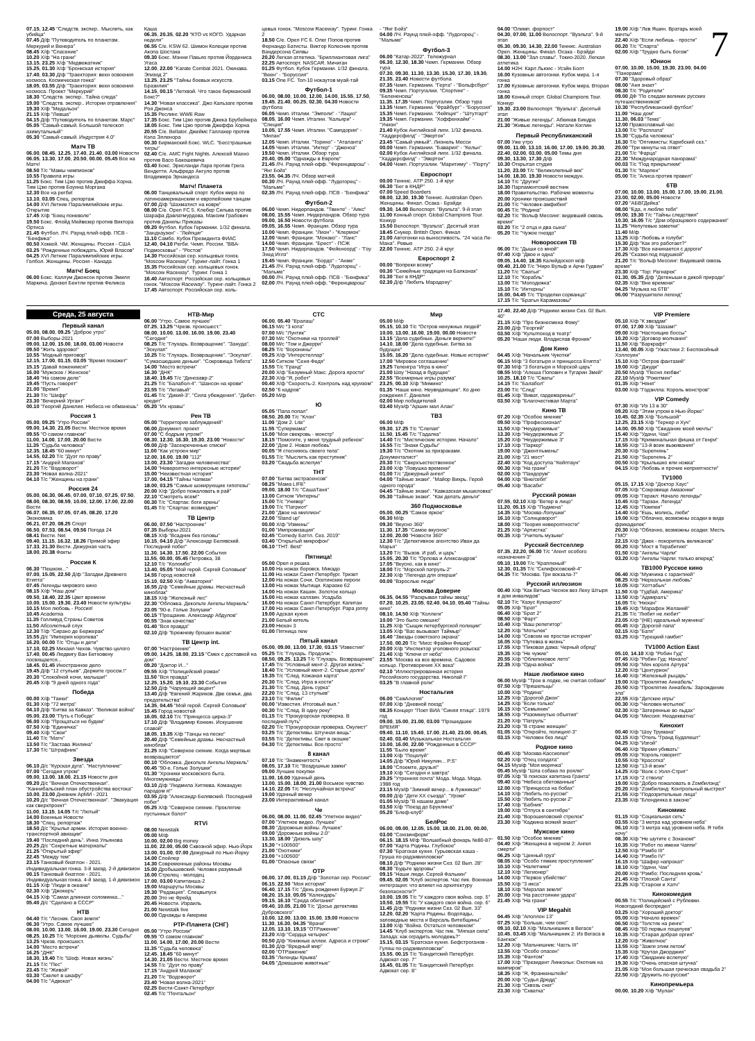07.15, 12.45 "Следств. экспер.. Мыслить, как убийца"
07.45 Д/ф "Путеводитель по планетам. Меркурий и Венера"
08.45 Х/ф "Спасение"
10.20 Х/ф "На грани"
13.15, 23.25 Х/ф "Медвежатник"
15.25, 01.30 Х/ф "Бронкская история"
17.40, 03.30 Д/ф "Траектория: вехи освоения космоса. Космическая гонка"
18.05, 03.55 Д/ф "Траектория: вехи освоения космоса. Проект "Меркурий"
18.30 "Следств. экспер.. Тайна следа"
19.00 "Следств. экспер.. Истории отравления"
19.30 Х/ф "Медальон"
21.15 Х/ф "Левша"
04.15 Д/ф "Путеводитель по планетам. Марс"
05.05 "Самый-самый. Большой телескоп азимутальный"
05.30 "Самый-самый. Индустрия 4.0"
Матч ТВ
06.00, 08.45, 12.25, 17.40, 21.40, 03.00 Новости
06.05, 13.30, 17.00, 20.50, 00.00, 05.45 Все на Матч!
08.50 Т/с "Мамы чемпионов"
10.55 Правила игры
11.25 Бокс. Тим Цзю против Джеффа Хорна. Тим Цзю против Боуина Моргана
12.30 Все на регби!
13.10, 03.05 Спец. репортаж
14.00 XVI Летние Паралимпийские игры. Открытие
17.45 Х/ф "Боец поневоле"
19.50 Бокс. Флойд Мейвезер против Виктора Ортиса
21.45 Футбол. ЛЧ. Раунд плей-офф. ПСВ - "Бенфика"
00.50 Хоккей. ЧМ. Женщины. Россия - США
03.25 "Рожденные побеждать. Юрий Власов"
04.25 XVI Летние Паралимпийские игры. Голбол. Женщины. Россия - Канада
Матч! Боец
06.00 Бокс. Каллум Джонсон против Эмиля Маркича. Дензел Бентли против Феликса
Каша
06.35, 20.35, 02.20 "КТО vs КОГО. Ударная неделя"
06.55 С/е. KSW 62. Шимон Колецки против Акопа Шостака
09.30 Бокс. Мэнни Пакьяо против Йордениса Угаса
12.00, 22.00 "Karate Combat 2021. Окинава. Эпизод 2"
13.25, 23.25 "Тайны боевых искусств. Бразилия"
14.15, 00.15 "Летхвэй. Что такое бирманский Бокс?"
14.30 "Новая классика". Джо Кальзаге против Роя Джонса
15.35 Реслинг. WWE Raw
17.35 Бокс. Тим Цзю против Джека Брубейкера
18.05 Бокс. Тим Цзю против Джеффа Хорна
20.55 С/е. Bellator. Джеймс Галлахер против Кэла Элленора
00.30 Бирманский Бокс. WLC. "Бесстрашные тигры"
02.40 С/е. AMC Fight Nights. Алексей Махно против Васо Бакошевича
03.40 Бокс. Эрисланди Лара против Грега Вендетти. Альфредо Ангуло против Владимира Эрнандеса
Матч! Планета
06.00 Танцевальный спорт. Кубок мира по латиноамериканским и европейским танцам
07.00 Д/ф "Шахматист на ковре"
08.00 С/е. Open FC 5. Клебер Сильва против Шарафа Давлатмурдова. Максим Грабович против Данилы Приказы
09.20 Футбол. Кубок Германии. 1/32 финала. "Зандхаузен" - "Лейпциг"
11.10 Самбо. Кубок Президента ФИАС
12.40, 04.10 Регби. Чемп. России. "ВВА-Подмосковье" - "Ростов"
14.30 Российская сер. кольцевых гонок. "Moscow Raceway". Туринг-лайт. Гонка 1
15.35 Российская сер. кольцевых гонок. "Moscow Raceway". Туринг. Гонка 1
16.40 Автоспорт. Российская сер. кольцевых гонок. "Moscow Raceway". Туринг-лайт. Гонка 2
17.45 Автоспорт. Российская сер. коль-
цевых гонок. "Moscow Raceway". Туринг. Гонка 2
18.50 С/е. Open FC 6. Олег Попов против Фернандо Батисты. Виктор Колесник против Вандерсона Силвы
20.20 Легкая атлетика. "Бриллиантовая лига"
22.25 Автоспорт. NASCAR. Мичиган
01.25 Футбол. Кубок Германии. 1/32 финала. "Веен" - "Боруссия"
03.15 One FC. Топ-10 нокаутов муай-тай
Футбол-1
06.00, 08.00, 10.00, 12.00, 14.00, 15.55, 17.50, 19.45, 21.40, 00.25, 02.30, 04.30 Новости футбола
06.05 Чемп. Италии. "Эмполи" - "Лацио"
08.05, 16.00 Чемп. Италии. "Кальяри" - "Специя"
10.05, 17.55 Чемп. Италии. "Сампдория" - "Милан"
12.05 Чемп. Италии. "Торино" - "Аталанта"
14.05 Чемп. Италии. "Интер" - "Дженоа"
19.50 Чемп. Италии. Обзор тура
20.40, 05.00 "Однажды в Европе"
21.45 ЛЧ. Раунд плей-офф. "Ференцварош" - "Янг Бойз"
23.55, 04.35 ЛЧ. Обзор матчей
00.30 ЛЧ. Раунд плей-офф. "Лудогорец" - "Мальме"
02.35 ЛЧ. Раунд плей-офф. ПСВ - "Бенфика"
Футбол-2
06.00 Чемп. Нидерландов. "Твенте" - "Аякс"
08.00, 15.55 Чемп. Нидерландов. Обзор тура
09.00, 16.50 Новости футбола
09.05, 16.55 Чемп. Франции. Обзор тура
10.00 Чемп. Франции. "Лион" - "Клермон"
12.00 Чемп. Франции. "Монако" - "Ланс"
14.00 Чемп. Франции. "Брест" - ПСЖ
17.50 Чемп. Нидерландов. "Фейеноорд" - "Гоу Эхед Иглз"
19.45 Чемп. Франции. "Бордо" - "Анже"
21.45 ЛЧ. Раунд плей-офф. "Лудогорец" - "Мальме"
00.00 ЛЧ. Раунд плей-офф. ПСВ - "Бенфика"
02.00 ЛЧ. Раунд плей-офф. "Ференцварош"
- "Янг Бойз"
04.00 ЛЧ. Раунд плей-офф. "Лудогорец" - "Мальме"
Футбол-3
06.00 "Катар-2022". Тележурнал
06.30, 12.30, 18.30 Чемп. Германии. Обзор тура
07.30, 09.30, 11.30, 13.30, 15.30, 17.30, 19.30, 21.35, 23.40 Новости футбола
07.35 Чемп. Германии. "Герта" - "Вольфсбург"
09.35 Чемп. Португалии. "Спортинг" - "Белененсеш"
11.35, 17.35 Чемп. Португалии. Обзор тура
13.35 Чемп. Германии. "Фрайбург" - "Боруссия"
15.35 Чемп. Германии. "Лейпциг" - "Штутгарт"
19.35 Чемп. Германии. "Хоффенхайм" - "Унион"
21.40 Кубок Английской лиги. 1/32 финала. "Хаддерсфилд" - "Эвертон"
23.45 "Самый умный". Лионель Месси
00.00 Чемп. Германии. "Бавария" - "Кельн"
02.00 Кубок Английской лиги. 1/32 финала. "Хаддерсфилд" - "Эвертон"
04.00 Чемп. Португалии. "Маритиму" - "Порту"
Евроспорт
00.00 Теннис. ATP 250. 1-й круг
06.30 "Бег в КНДР"
07.00 Speed Boarders
08.00, 12.30, 19.30 Теннис. Australian Open. Женщины. Финал. Осака - Брэйди
09.30, 14.00 Велоспорт. "Вуэльта". 9-й этап
11.00 Конный спорт. Global Champions Tour. Конкур
15.50 Велоспорт. "Вуэльта". Десятый этап
18.45 Снукер. British Open. Финал
21.00 Автогонки на выносливость. "24 часа Ле-Мана". Ревью
22.00 Теннис. ATP 250. 2-й круг
Евроспорт 2
00.00 "Вопреки всему"
00.30 "Семейные традиции на Балканах"
01.30 "Бег в КНДР"
02.30 Д/ф "Любить Марадону"
04.00 "Олимп. форпост"
04.30, 07.00, 11.00 Велоспорт. "Вуэльта". 9-й этап
05.30, 09.30, 14.30, 22.00 Теннис. Australian Open. Женщины. Финал. Осака - Брэйди
08.30, 13.00 "Зал славы". Токио-2020. Легкая атлетика
14.00 H2H: Карл Льюис - Усэйн Болт
16.00 Кузовные автогонки. Кубок мира. 1-я гонка
17.00 Кузовные автогонки. Кубок мира. Вторая гонка
18.00 Конный спорт. Global Champions Tour. Конкур
19.30, 23.00 Велоспорт. "Вуэльта". Десятый этап
21.00 "Живые легенды". Абхинав Биндра
21.30 "Живые легенды". Натали Коглин
Первый Республиканский
07.00 Уже утро
09.00, 11.00, 13.10, 16.00, 17.00, 19.00, 20.30, 22.40, 02.00, 03.00, 05.00 Темы дня
09.30, 13.30, 17.30 Д/ф
10.30 Открытая студия
11.20, 23.00 Т/с "Великолепный век"
14.00, 18.30, 19.30 Новости междун.
14.10 Т/с "Другие"
16.30 Парламентский вестник
18.00 Правительство. Рабочие моменты
20.00 Хроники происшествий
21.00 Т/с "Человек-амфибия"
00.45 Т/с "Родина"
02.20 Т/с "Вольф Мессинг: видевший сквозь время"
03.20 Т/с "2 отца и два сына"
05.20 Т/с "Чужое гнездо"
Новороссия ТВ
06.00 Т/с "Дыши со мной"
07.40 Х/ф "Двое и одна"
09.05, 14.40, 18.35 Калейдоскоп м/ф
09.40, 21.00 Т/с "Ниро Вульф и Арчи Гудвин"
11.20 Т/с "Сватьи"
12.10 Т/с "Корабль"
13.00 Т/с "Молодежка"
15.10 Т/с "Интерны"
16.00, 04.45 Т/с "Проделки сорванца"
17.15 Т/с "Братья Карамазовы"
7 19.00 Х/ф "Лев Яшин. Вратарь моей мечты"
22.40 Х/ф "Если любишь - прости"
00.20 Т/с "Спарта"
02.00 Х/ф "Трудно быть богом"
Юнион
07.00, 10.00, 15.00, 19.30, 23.00, 04.00 "Панорама"
07.30 "Здоровый образ"
08.00 "Аня знает"
08.30 Т/с "Родители"
09.00 ДФ "По следам великих русских путешественников"
10.30 "Республиканский футбол"
11.00 "Наш дом"
11.30, 06.03 "Тема"
12.00 Православный час
13.00 Т/с "Расплата"
15.30 "Судьба человека"
16.30 Т/с "Оптимисты: Карибский сез."
20.00 "Три минуты на ответ"
21.00 Т/с "Фарца"
22.30 "Международная панорама"
00.03 Т/с "Под прикрытием"
01.30 Т/с "Марлен"
05.00 Т/с "Алиса против правил"
6ТВ
07.00, 10.00, 13.00, 15.00, 17.00, 19.00, 21.00, 23.00, 02.00, 05.00 Новости
07.20 "АБВГДейка"
08.00 "Еда, я люблю тебя"
09.00, 19.30 Т/с "Тайны следствия"
10.30, 16.05 Т/с "Дом образцового содержания"
11.25 "Непутевые заметки"
11.40 М/ф
13.25 Х/ф "Любовь и голуби"
15.30 Д/ф "Как это работает?"
17.30 Х/ф "Все начинается с дороги"
20.25 "Сказки под подушкой"
21.20 Т/с "Вольф Мессинг: Видевший сквозь время"
23.30 Х/ф "Тор: Рагнарек"
01.30, 05.35 Д/ф "Детеныши в дикой природе"
02.35 Х/ф "Вне времени"
04.25 "Музыка на 6ТВ"
06.00 "Разрушители легенд"
Среда, 25 августа
Первый канал
05.00, 08.00, 09.25 "Доброе утро"
07.00 Выборы-2021
09.00, 12.00, 15.00, 18.00, 03.00 Новости
09.50 "Жить здорово!"
10.55 "Модный приговор"
12.15, 17.00, 01.15, 03.05 "Время покажет"
15.15 "Давай поженимся!"
16.00 "Мужское / Женское"
18.40 "На самом деле"
19.45 "Пусть говорят"
21.00 "Время"
21.30 Т/с "Шифр"
23.30 "Вечерний Ургант"
00.10 "Георгий Данелия. Небеса не обманешь"
Россия 1
05.00, 09.25 "Утро России"
09.00, 14.30, 21.05 Вести. Местное время
09.55 "О самом главном"
11.00, 14.00, 17.00, 20.00 Вести
11.35 "Судьба человека"
12.35, 18.45 "60 минут"
14.55, 02.20 Т/с "Дуэт по праву"
17.15 "Андрей Малахов"
21.20 Т/с "Водоворот"
23.30 "Новая волна-2021"
04.10 Т/с "Женщины на грани"
Россия 24
05.00, 06.30, 06.45, 07.00, 07.10, 07.25, 07.50, 08.00, 08.30, 08.59, 10.00, 12.00, 17.00, 22.00 Вести
06.07, 06.35, 07.05, 07.45, 08.20, 17.20 Экономика
06.21, 07.20, 08.25 Спорт
06.50, 07.53, 08.54, 09.56 Погода 24
08.41 Вести. Net
09.40, 11.15, 16.32, 18.26 Прямой эфир
17.33, 21.30 Вести. Дежурная часть
18.00, 20.38 Факты
Россия К
06.30 "Пешком..."
07.00, 15.05, 22.50 Д/ф "Загадки Древнего Египта"
07.45 Легенды мирового кино
08.15 Х/ф "Наш дом"
09.50, 18.40, 22.35 Цвет времени
10.00, 15.00, 19.30, 23.40 Новости культуры
10.15 Моя любовь - Россия!
10.45 Academia
11.35 Голливуд Страны Советов
11.50 Абсолютный слух
12.30 Т/ф "Сирано де Бержерак"
15.55 Д/с "Империя королева"
16.20, 00.00 Т/с "Отцы и дети"
17.10, 02.25 Михаил Чехов. Чувство целого
17.40, 00.45 Людвигу Ван Бетховену посвящается...
18.45, 01.45 Иностранное дело
19.45 Д/ф "12 стульев". Держите гроссм.!"
20.30 "Спокойной ночи, малыши!"
20.45 Х/ф "9 дней одного года"
Победа
00.00 Х/ф "Танки"
01.30 Х/ф "72 метра"
04.10 Д/ф "Битва за Кавказ". "Великая война"
05.00, 23.00 "Путь к Победе"
06.00 Х/ф "Прощаться не будем"
07.50 Х/ф "Единичка"
09.40 Х/ф "Свои"
11.40 Т/с "Матч"
13.50 Т/с "Застава Жилина"
17.30 Т/с "Штрафник"
Звезда
06.10 Д/с "Курская дуга". "Наступление"
07.00 "Сегодня утром"
09.00, 13.00, 18.00, 21.15 Новости дня
09.20 Д/с "Вечная Отечественная". "Каннибальский план обустройства востока"
10.00, 23.00 Дневник АрМИ - 2021
10.20 Д/с "Вечная Отечественная". "Эвакуация как сверхпроект"
11.00, 13.15, 14.05 Т/с "Лютый"
14.00 Военные Новости
18.30 "Спец. репортаж"
18.50 Д/с "Крылья армии. История военно-транспортной авиации"
19.40 "Последний день". Инна Ульянова
20.25 Д/с "Секретные материалы"
21.25 "Открытый эфир"
22.45 "Между тем"
23.15 Танковый биатлон - 2021. Индивидуальная гонка. 3-й заезд. 2-й дивизион
00.15 Танковый биатлон - 2021. Индивидуальная гонка. 4-й заезд. 1-й дивизион
01.15 Х/ф "Люди в океане"
02.30 Х/ф "Джокеръ"
04.15 Х/ф "Самая длинная соломинка..."
05.40 Д/с "Сделано в СССР"
НТВ
04.40 Т/с "Лесник. Своя земля"
06.30 "Утро. Самое лучшее"
08.00, 10.00, 13.00, 16.00, 19.00, 23.30 Сегодня
08.25, 10.25 Т/с "Морские дьяволы. Судьбы"
13.25 Чрезв. происшест.
14.00 "Место встречи"
16.25 "ДНК"
18.30, 19.40 Т/с "Шеф. Новая жизнь"
21.15 Т/с "Пес"
23.45 Т/с "Живой"
03.30 "Скелет в шкафу"
04.00 Т/с "Адвокат"
НТВ-Мир
06.00 "Утро. Самое лучшее"
07.25, 13.25 "Чрезв. происшест."
08.00, 10.00, 13.00, 16.00, 19.00, 23.40 "Сегодня"
08.25 Т/с "Глухарь. Возвращение". "Зануда". "Эскулап"
10.25 Т/с "Глухарь. Возвращение". "Эскулап". "Сумасшедшие деньки". "Сокровища Тибета"
14.00 "Место встречи"
16.30 "ДНК"
18.40, 19.45 Т/с "Динозавр-2"
21.25 Т/с "Балабол-4". "Шансон на крови"
23.55 Т/с "Легавый"
01.45 Т/с "Дикий-3". "Сила убеждения". "Дебет-кредит"
05.20 "Их нравы"
Рен ТВ
05.00 "Территория заблуждений"
06.00 Документ. проект
07.00 "С бодрым утром!"
08.30, 12.30, 16.30, 19.30, 23.00 "Новости"
09.00 Д/ф "Засекреченные списки"
11.00 "Как устроен мир"
12.00, 16.00, 19.00 "112"
13.00, 23.30 "Загадки человечества"
14.00 "Невероятно интересные истории"
15.00 "Неизвестная история"
17.00, 04.15 "Тайны Чапман"
18.00, 03.25 "Самые шокирующие гипотезы"
20.00 Х/ф "Добро пожаловать в рай"
22.10 "Смотреть всем!"
00.30 Т/с "Спартак: боги арены"
01.45 Т/с "Спартак: возмездие"
ТВ Центр
06.00, 07.50 "Настроение"
07.35 Выборы-2021
08.15 Х/ф "Всадник без головы"
10.15, 04.10 Д/ф "Александр Белявский. Последний побег"
11.30, 14.30, 17.50, 22.00 События
11.55, 00.00, 05.45 Петровка, 38
12.10 Т/с "Коломбо"
13.40, 05.05 "Мой герой. Сергей Соловьев"
14.55 Город новостей
15.10, 02.50 Х/ф "Акватория"
16.55 Д/ф "Семейные драмы. Несчастный киноблак"
18.15 Х/ф "Железный лес"
22.30 "Обложка. Декольте Ангелы Меркель"
23.05 "90-е. Голые Золушки"
00.15 "Прощание. Александр Абдулов"
00.55 "Знак качества"
01.40 "Вся правда"
02.10 Д/ф "Брежневу брошен вызов"
ТВ Центр int.
07.00 "Настроение"
09.00, 14.25, 18.00, 23.15 "Смех с доставкой на дом"
09.20 "Доктор И..."
09.55 Х/ф "Полицейский роман"
11.50 "Вся правда"
12.25, 15.20, 19.10, 23.30 События
12.50 Д/ф "Чарующий акцент"
13.40 Д/ф "Евгений Жариков. Две семьи, два предательства"
14.35, 04.45 "Мой герой. Сергей Соловьев"
15.45 Город новостей
16.05, 02.10 Т/с "Принцесса цирка-3"
17.10 Д/ф "Владимир Конкин. Искушение славой"
18.05, 19.35 Х/ф "Танцы на песке"
20.40 Д/ф "Семейные драмы. Несчастный киноблак"
21.25 Х/ф "Северное сияние. Когда мертвые возвращаются"
00.10 "Обложка. Декольте Ангелы Меркель"
00.45 "90-е. Голые Золушки"
01.30 "Хроники московского быта. Многомужницы"
03.10 Д/ф "Людмила Хитяева. Командую парадом я!"
03.55 Д/ф "Александр Белявский. Последний побег"
05.25 Х/ф "Северное сияние. Проклятие пустынных болот"
RTVi
08.00 Newstalk
09.00 М/ф
10.00, 02.00 Big money
11.00, 22.00, 05.00 Сквозной эфир. Нью-Йорк
13.00, 01.00, 07.00 Дежурный по Нью-Йорку
14.00 Спойлер
14.30 Современные районы Москвы
15.00 Дробышевский. Человек разумный
16.00 Стрелец - молодец
17.00, 03.00 Капитаншa-2
19.00 Маршруты Москвы
19.30 "Редакция". Спецвыпуск
20.00 Это не Фрейд
20.45 Новости. Израиль
21.00 Newstalk live
00.00 Однажды в Америке
РТР-Планета (СНГ)
05.00 "Утро России"
09.55 "О самом главном"
11.00, 14.00, 17.00, 20.00 Вести
11.35 "Судьба человека"
12.45, 18.45 "60 минут"
14.30, 21.05 Вести. Местное время
14.55 Т/с "Дуэт по праву"
17.15 "Андрей Малахов"
21.20 Т/с "Водоворот"
23.40 "Новая волна-2021"
02.25 Вести-Санкт-Петербург
02.45 Т/с "Почтальон"
СТС
06.00, 05.40 "Ералаш"
06.15 М/с "3 кота"
07.00 М/с "Лунтик"
07.30 М/с "Охотники на троллей"
08.00 М/с "Том и Джерри"
08.25 Т/с "Воронины"
09.25 Х/ф "Интерстеллар"
12.50 Ситком "Сеня-Федя"
15.55 Т/с "Гранд"
20.00 Х/ф "Безумный Макс. Дорога ярости"
22.30 Х/ф "Я, робот"
00.40 Х/ф "Скорость-2. Контроль над круизом"
02.50 "6 кадров"
05.20 М/ф
Ю
05.05 "Папа попал"
08.50, 20.00 Т/с "Клон"
11.00 "Дом 2. Lite"
11.55 "Супермама"
15.00 "Моя свекровь - монстр"
18.15 "Помогите, у меня трудный ребенок"
22.00 "Дом 2. Новая любовь"
00.05 "Я стесняюсь своего тела"
01.55 Т/с "Мыслить как преступник"
03.20 "Свадьба вслепую"
ТНТ
07.00 "Битва экстрасенсов"
08.25 "Мама LIFE"
09.00, 18.00 Т/с "СашаТаня"
13.00 Ситком "Интерны"
15.00 Т/с "Универ"
19.00 Т/с "Патриот"
21.00 "Двое на миллион"
22.00 "Stand up"
00.00 Х/ф "Измены"
01.00 "Импровизация"
02.45 "Comedy Баттл. Сез. 2019"
03.40 "Открытый микрофон"
06.10 "ТНТ. Best"
Пятница!
05.00 Орел и решка
10.00 На ножах боровск. Микадо
11.00 На ножах Санкт-Петербург. Тризет
12.00 На ножах Сочи. Осетинские пироги
13.00 На ножах Мытищи. Караоке 62
14.00 На ножах Кашин. Золотое кольцо
15.00 На ножах калязин. Усадьба
16.00 На ножах Санкт-Петербург. Капитан
17.00 На ножах Санкт-Петербург. Рара jonny
19.00 Адская кухня
21.00 Белый китель
23.00 Нюхач 3
01.00 Пятница new
Пятый канал
05.00, 09.00, 13.00, 17.30, 03.15 "Известия"
05.25 Т/с "Глухарь. Продолж."
08.50, 09.25, 13.25 Т/с "Глухарь. Возвращение"
17.45 Т/с "Условный мент-2. Другая жизнь"
18.40 Т/с "Условный мент-2. Старые долги"
19.35 Т/с "След. Кожаная карта"
20.30 Т/с "След. Игра в кости"
21.30 Т/с "След. День сурка"
22.20 Т/с "След. 13 стульев"
23.10 Т/с "Филин"
00.00 "Известия. Итоговый вып."
00.30 Т/с "След. В одну реку"
01.15 Т/с "Прокурорская проверка. В последний путь"
02.20 Т/с "Прокурорская проверка. Окулист"
03.25 Т/с "Детективы. Штучная вещь"
03.55 Т/с "Детективы. Свет в окошке"
04.30 Т/с "Детективы. Все просто"
8 канал
07.10 Т/с "Знаменитость"
08.05, 17.10 Т/с "Воздушные замки"
09.00 Лучшие покупки
11.00, 16.00 Удачный день
13.00, 15.00, 18.00, 21.00 Восьмое чувство
14.10, 22.05 Т/с "Неслучайная встреча"
19.00 Удачный вечер
23.00 Интерактивный канал
Че
06.00, 08.00, 11.00, 02.45 "Улетное видео"
07.00 "Улетное видео. Лучшее"
08.30 "Дорожные войны. Лучшее"
09.00 "Дорожные войны 2.0"
13.30, 18.00 "Дизель шоу"
15.30 "+100500"
21.00 "Охотники"
23.00 "+100500"
01.00 "Опасные связи"
ОТР
06.00, 17.00, 01.15 Д/ф "Золотая сер. России"
06.15, 22.50 "Моя история"
06.40, 17.15 Т/с "День рождения Буржуя 2"
08.20, 15.10, 05.05 "Календарь"
09.15, 16.10 "Среда обитания"
09.40, 10.05, 21.00 Т/с "Досье детектива Дубровского"
10.00, 12.00, 13.00, 15.00, 19.00 Новости
11.30, 16.30, 04.35 "Врачи"
12.05, 13.10, 19.15 "ОТРажение"
23.20 Х/ф "Сердца четырех"
00.50 Д/ф "Книжные аллеи. Адреса и строки"
01.30 Д/ф "Вредный мир"
02.00 "ОТРажение"
03.35 "Легенды Крыма"
04.05 "Домашние животные"
Мир
05.00 М/ф
05.15, 10.10 Т/с "Остров ненужных людей"
10.00, 13.00, 16.00, 19.00, 00.00 Новости
13.15 "Дела судебные. Деньги верните!"
14.10, 18.00 "Дела судебные. Битва за будущее"
15.05, 16.20 "Дела судебные. Новые истории"
17.00 "Мировое соглашение"
19.25 Телеигра "Игра в кино"
21.00 Шоу "Назад в будущее"
22.55 "Всемирные игры разума"
23.25, 00.10 Х/ф "Мимино"
01.35 "Наше кино. Неувядающие". Ко дню рождения Г. Данелия
02.00 Мир победителей
03.40 Муз/ф "Аршин мал Алан"
ТВ3
06.00 М/ф
09.30, 17.25 Т/с "Слепая"
11.50, 15.45 Т/с "Гадалка"
14.40 Т/с "Мистические истории. Начало"
16.55 Т/с "Знаки Судьбы"
19.30 Т/с "Охотник за призраками. Документалист"
20.30 Т/с "Сверхъестественное"
23.00 Х/ф "Ловушка времени"
01.00 Т/с "Дежурный ангел"
04.00 "Тайные знаки". "Майор Вихрь. Герой одного города"
04.45 "Тайные знаки". "Кавказская мышеловка"
05.30 "Тайные знаки". "Как делать деньги"
360 Подмосковье
05.00, 00.25 "Самое яркое"
06.30 М/ф
09.30 "Вкусно 360"
11.30, 17.35 "Самое вкусное"
12.00, 20.00 "Новости 360"
12.30 Т/с "Детективное агентство Иван да Марья"
13.20 Т/с "Вызов. И раб, и царь"
15.05, 20.30 Т/с "Орлова и Александров"
17.05 "Вкусно, как в кино"
18.00 Т/с "Морской патруль-2"
22.30 Х/ф "Легенда для оперши"
00.00 "Взрослые люди"
Москва Доверие
06.35, 04.55 "Раскрывая тайны звезд"
07.20, 10.25, 23.05, 02.40, 04.10, 05.40 "Тайны кино"
08.10, 14.50 Х/ф "Коллеги"
10.00 "Это было смешно"
11.25 Х/ф "Сыщик петербургской полиции"
13.05 Х/ф "Вас вызывает Таймыр"
16.40 "Звезды советского экрана"
17.50, 00.20 Т/с "Мисс Фрайни Фишер"
20.00 Х/ф "Инспектор уголовного розыска"
21.40 Х/ф "Ключи от неба"
23.55 "Москва на все времена. Садовое кольцо. Противоречия XX века"
02.10 "Иллюстрированная история Российского государства. Николай I"
03.25 "В главной роли"
Ностальгия
06.00 "СевАлогия"
07.00 Х/ф "Дневной поезд"
08.35 Концерт "Поет ВИА "Синяя птица". 1979 год
09.00, 15.00, 21.00, 03.00 "Прошедшее ВРЕМЯ"
09.40, 11.10, 15.40, 17.00, 21.40, 23.00, 00.45, 02.40, 03.40 Музыкальная Ностальгия
10.00, 16.00, 22.00 "Рожденные в СССР"
11.55 "Было время"
13.00 Х/ф "Поцелуй"
14.05 Д/ф "Юрий Никулин... P.S"
18.00 "Споемте, друзья!"
19.10 Х/ф "Сегодня и завтра"
20.25 "Утренняя почта" Мода. Мода. Мода. 1988 год
23.15 Муз/ф "Зимний вечер... в Лужниках!"
00.00 Д/ф "Дети XX съезда". "Уроки"
01.05 Муз/ф "В нашем доме"
03.50 Х/ф "Поезд до Бруклина"
05.20 "Блеф-клуб"
БелРос
06.00, 09.00, 12.05, 15.00, 18.00, 21.00, 00.00, 03.00 "Союзинформ"
06.15, 18.15 М/ф "Волшебный фонарь №80-87"
07.00 "Карта Родины. Глубокое"
07.30 "Братская кухня. Гурьевская каша - Груша по-радзивилловски"
08.10 Д/ф "Родники жизни Сез. 02 Вып. 28"
08.30 "Будьте здоровы"
09.15 "Наши люди. Сергей Фалькин"
09.45, 02.05 "Клуб экспертов. Час пик. Военная интеграция: что влияет на архитектуру безопасности?"
10.00, 19.05 Т/с "У каждого своя война. сер. 5"
10.50, 19.55 Т/с "У каждого своя война. сер. 6"
11.45 Д/ф "Родники жизни Сез. 02 Вып. 33"
12.20, 02.20 "Карта Родины. Водопады, заповедные места и Версаль Витебщины"
13.00 Х/ф "Война. Остаться человеком"
14.45 "Клуб экспертов. Час пик. "Мягкая сила" Запада: как оградить молодежь?"
15.15, 03.15 "Братская кухня. Бефстроганов - Гуляш по-радзивилловски"
15.55, 00.15 Т/с "Бандитский Петербург. Адвокат сер. 7"
16.45, 01.05 Т/с "Бандитский Петербург. Адвокат сер. 8"
17.40, 22.40 Д/ф "Родники жизни Сез. 02 Вып. 40"
21.15 Х/ф "Про бизнесмена Фому"
23.00 Д/ф "Георгий"
03.50 Х/ф "Культпоход в театр"
05.20 "Наши люди. Владислав Фронин"
Дом Кино
04.45 Х/ф "Начальник Чукотки"
06.15 М/ф "3 богатыря и принцесса Египта"
07.30 М/ф "3 богатыря и Морской царь"
08.55 М/ф "Алеша Попович и Тугарин Змей"
10.25, 18.10 Т/с "Сваты"
14.15 Т/с "Балабол"
23.00 Т/с "След"
01.45 Х/ф "Виват, гардемарины!"
03.50 Х/ф "Благочестивая Марта"
Кино ТВ
07.20 Х/ф "Особое мнение"
09.50 Х/ф "Профессионал"
11.50 Х/ф "Неудержимые"
13.30 Х/ф "Неудержимые 2"
15.20 Х/ф "Неудержимые 3"
17.10 Х/ф "Паркер"
19.00 Х/ф "Джентльмены"
21.00 Х/ф "21 мост"
22.40 Х/ф "Код доступа "Кейптаун"
00.30 Х/ф "На грани"
02.00 Х/ф "Пандорум"
04.00 Х/ф "Вне/себя"
05.40 Х/ф "Васаби"
Русский роман
07.55, 02.10 Х/ф "Ветер в лицо"
11.20, 05.15 Х/ф "Подмена"
14.35 Х/ф "Москва-Лопушки"
16.10 Х/ф "Солнцеворот"
18.00 Х/ф "Теория невероятности"
21.25 Х/ф "Артистка"
00.35 Х/ф "Учитель музыки"
Русский бестселлер
07.35, 22.20, 06.00 Т/с "Агент особого назначения-3"
09.10, 19.00 Т/с "Крапленый"
12.30, 01.35 Т/с "Склифосовский-4"
04.35 Т/с "Москва. Три вокзала-7"
Русский иллюзион
00.40 Х/ф "Как Витька Чеснок вез Леху Штыря в дом инвалидов"
02.10 Т/с "Казус Кукоцкого"
05.05 Х/ф "Брат"
06.40 Х/ф "Брат 2"
08.50 Х/ф "Фарт"
10.40 Х/ф "Ваш репетитор"
12.20 Х/ф "Мотылек"
14.00 Х/ф "Совсем не простая история"
16.05 Х/ф "Путевка в жизнь"
17.55 Х/ф "Пиковая дама: Черный обряд"
19.35 Х/ф "Не чужие"
20.55 Х/ф "Облепиховое лето"
22.35 Х/ф "Одна война"
Наше любимое кино
06.00 Муз/ф "Трое в лодке, не считая собаки"
07.50 Х/ф "Пришельцы"
10.00 Х/ф "Родина"
12.25 Х/ф "Дорогой Джон"
14.25 Х/ф "Если только"
16.15 Х/ф "Семьянин"
18.55 Х/ф "Разомкнутые объятия"
21.20 Х/ф "Патруль"
23.20 Х/ф "В стране женщин"
01.05 Х/ф "Откройте, полиция!-3"
03.15 Х/ф "Человек без лица"
Родное кино
00.45 Х/ф "Москва-Кассиопея"
02.20 Х/ф "Отец солдата"
04.15 Муз/ф "Моя морячка"
05.45 Муз/ф "Шла собака по роялю"
07.05 Х/ф "В поисках капитана Гранта"
09.40 Х/ф "Небеса обетованные"
12.00 Х/ф "Принцесса на бобах"
14.10 Х/ф "Любить по-русски"
15.50 Х/ф "Любить по-русски 2"
17.40 Х/ф "Бабник"
19.00 Х/ф "Отпуск в сентябре"
21.40 Х/ф "Ворошиловский стрелок"
23.30 Х/ф "Кадкина всякий знает"
Мужское кино
01.50 Х/ф "Особое мнение"
04.40 Х/ф "Женщина в черном 2: Ангел смерти"
06.25 Х/ф "Ценный груз"
08.05 Х/ф "Особо тяжкие преступления"
10.10 Х/ф "Налетчики"
12.10 Х/ф "Легионер"
14.00 Х/ф "Первое убийство"
15.50 Х/ф "3 икса"
18.10 Х/ф "Мерзлая земля"
20.00 Х/ф "На расстоянии удара"
21.45 Х/ф "На грани"
VIP Megahit
04.45 Х/ф "Аполлон 13"
07.25 Х/ф "Больше, чем секс"
09.10, 02.10 Х/ф "Мальчишник в Вегасе"
10.45, 03.45 Х/ф "Мальчишник 2: Из Вегаса в Бангкок"
12.20 Х/ф "Мальчишник: Часть III"
13.55 Х/ф "Особо опасен"
15.35 Х/ф "Фантом"
17.00 Х/ф "Президент Линкольн: Охотник на вампиров"
18.35 Х/ф "Я, Франкенштейн"
20.00 Х/ф "Судья Дредд"
21.30 Х/ф "Сквозь снег"
23.30 Х/ф "Схватка"
VIP Premiere
05.10 Х/ф "К звездам"
07.00, 17.00 Х/ф "Шазам!"
09.00 Х/ф "Настоящие боссы"
10.20 Х/ф "Договор молчания"
11.50 Х/ф "Варкрафт"
13.40, 00.05 Х/ф "Ужастики 2: Беспокойный Хэллоуин"
15.10 Х/ф "Остров фантазий"
19.00 Х/ф "Джуди"
20.50 Муз/ф "Песня любви"
22.10 Муз/ф "Рокетмен"
01.35 Х/ф "Няня"
03.00 Х/ф "Годзилла: Король монстров"
VIP Comedy
07.30 Х/ф "Из 13 в 30"
09.20 Х/ф "Этим утром в Нью-Йорке"
10.45, 02.35 Х/ф "Большой"
12.25, 23.15 Х/ф "Тернер и Хуч"
14.00, 05.50 Х/ф "Свидание моей мечты"
15.40 Х/ф "Удачи, Чак!"
17.15 Х/ф "Криминальная фишка от Генри"
18.55 Х/ф "13-й воин выживания"
20.30 Х/ф "Superнянь"
21.50 Х/ф "Superнянь 2"
00.50 Х/ф "Крылышко или ножка"
04.15 Х/ф "Любовь и прочие неприятности"
TV1000
05.15, 17.15 Х/ф "Доктор Хаус"
07.05 Х/ф "Сокровище Амазонки"
09.05 Х/ф "Геракл: Начало легенды"
10.45 Х/ф "Тарзан. Легенда"
12.45 Х/ф "Помпеи"
14.40 Х/ф "Ешь, молись, люби"
19.00 Х/ф "Облачно, возможны осадки в виде фрикаделек"
20.30 Х/ф "Облачно, возможны осадки: Месть ГМО"
22.15 Х/ф "Джек - покоритель великанов"
00.20 Х/ф "Мост в Терабитию"
01.50 Х/ф "Ангелы Чарли"
03.20 Х/ф "Ангелы Чарли: только вперед"
TB1000 Русское кино
06.40 Х/ф "Мужчина с гарантией"
08.25 Х/ф "Нереальная любовь"
10.05 Х/ф "Хоттабыч"
11.50 Х/ф "Гудбай, Америка"
13.50 Х/ф "Адмиралъ"
16.05 Т/с "Нюхач"
19.45 Х/ф "Марафон Желаний"
21.35 Т/с "Любит не любит"
23.05 Х/ф "(НЕ) идеальный мужчина"
00.45 Х/ф "Дорогой папа"
02.15 Х/ф "Батя"
03.25 Х/ф "Турецкий гамбит"
TV1000 Action East
05.10, 14.10 Х/ф "Робин Гуд"
07.45 Х/ф "Робин Гуд: Начало"
09.50 Х/ф "Меч короля Артура"
12.20 Х/ф "Центурион"
16.40 Х/ф "Железный рыцарь"
19.00 Х/ф "Проклятие Аннабель"
20.50 Х/ф "Проклятие Аннабель: Зарождение зла"
22.55 Х/ф "Детские игры"
00.30 Х/ф "Человек-мотылек"
02.30 Х/ф "Затерянные во льдах"
04.05 Х/ф "Миссия: Неадекватна"
Кинохит
00.40 Х/ф "Шоу Трумана"
02.15 Х/ф "Отель "Гранд Будапешт"
04.25 Х/ф "Изгой"
06.40 Х/ф "Время убивать"
09.05 Х/ф "Король говорит!"
10.55 Х/ф "Красотка"
12.50 Х/ф "13-й воин"
14.25 Х/ф "Волк с Уолл-Стрит"
17.15 Х/ф "2 ствола"
19.00 Х/ф "Добро пожаловать в Zомбилэнд"
20.20 Х/ф "Zомбилэнд: Контрольный выстрел"
21.55 Х/ф "Подозрительные лица"
23.35 Х/ф "Блондинка в законе"
Киномикс
01.15 Х/ф "Социальная сеть"
03.55 Х/ф "3 метра над уровнем неба"
06.10 Х/ф "3 метра над уровнем неба. Я тебя хочу"
08.30 Х/ф "Не шутите с Зоханом!"
10.35 Х/ф "Робот по имени Чаппи"
12.50 Х/ф "Рэмбо III"
14.40 Х/ф "Рэмбо IV"
16.15 Х/ф "Шафер напрокат"
18.10 Х/ф "Удачи, Чак"
20.00 Х/ф "Рэмбо: Последняя кровь"
21.45 Х/ф "Плохой Санта"
23.25 Х/ф "Старски и Хатч"
Кинокомедия
00.55 Т/с "Полицейский с Рублевки. Новогодний беспредел"
03.25 Х/ф "Хороший доктор"
05.00 Х/ф "Начало времен"
06.50 Х/ф "Толстяк на ринге"
08.45 Х/ф "50 первых поцелуев"
10.35 Х/ф "Старая добрая оргия"
12.20 Х/ф "Животное"
13.55 Х/ф "Зажги этим летом"
15.35 Х/ф "Крутая Джорджия"
17.40 Х/ф "Свидание вслепую"
19.30 Х/ф "Очень опасная штучка"
21.05 Х/ф "Моя большая греческая свадьба 2"
22.50 Х/ф "Дружить по-русски!"
Кинопремьера
00.00, 10.20 Х/ф "Мулан"